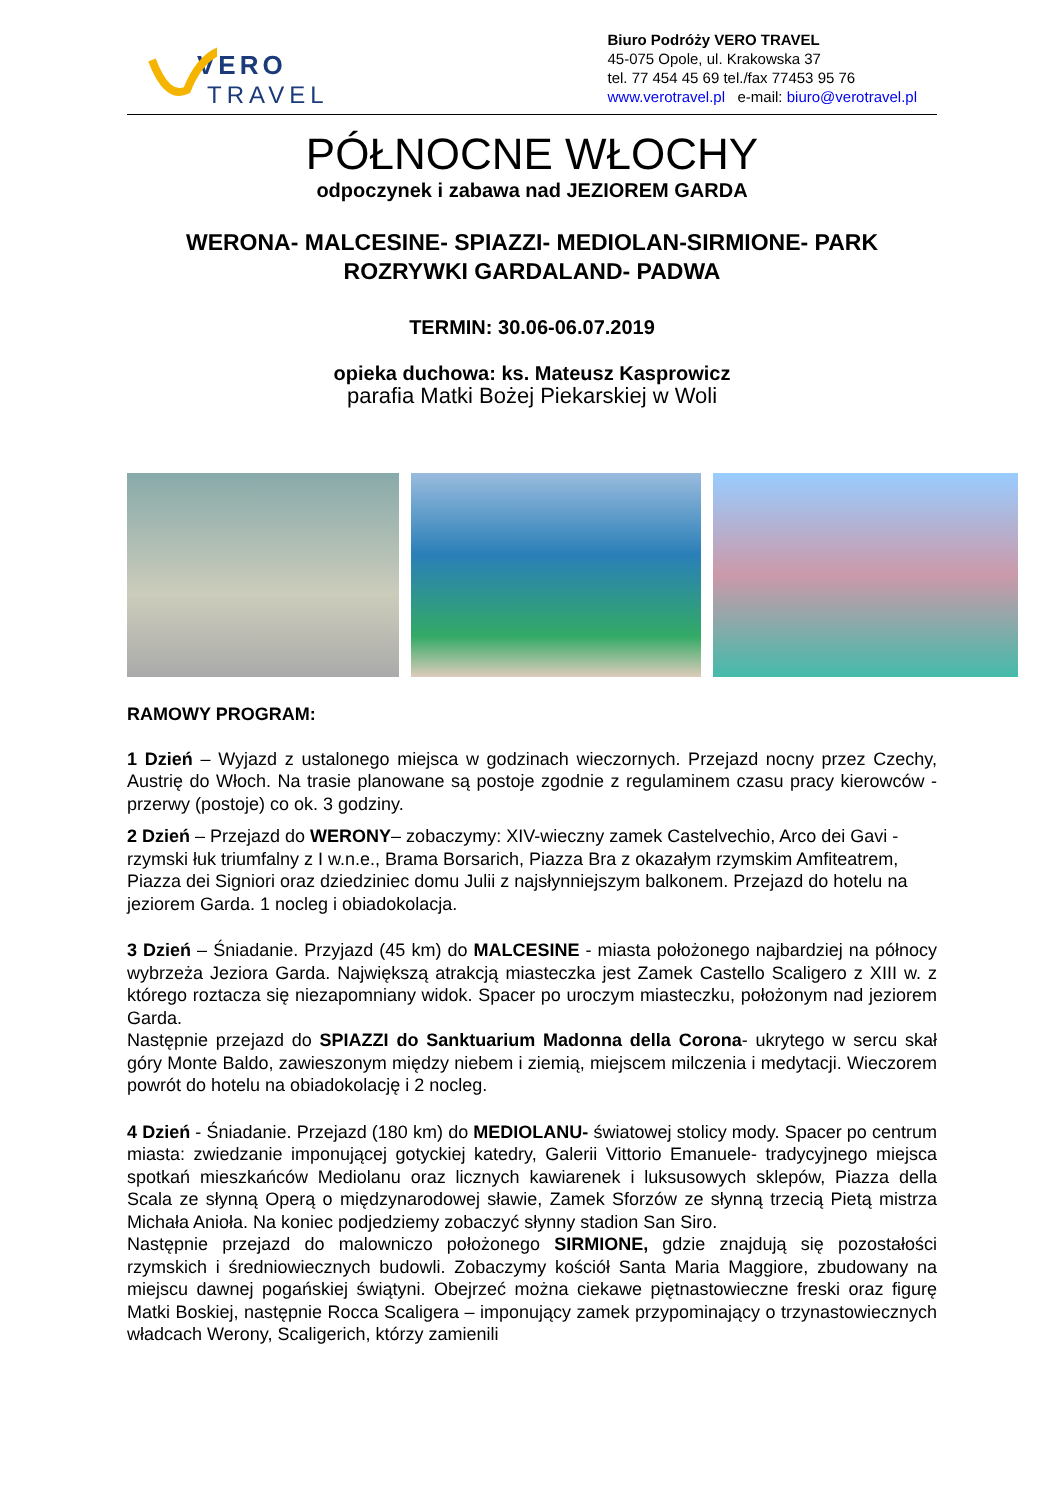VERO
TRAVEL
Biuro Podróży VERO TRAVEL
45-075 Opole, ul. Krakowska 37
tel. 77 454 45 69 tel./fax 77453 95 76
www.verotravel.pl e-mail: biuro@verotravel.pl
PÓŁNOCNE WŁOCHY
odpoczynek i zabawa nad JEZIOREM GARDA
WERONA- MALCESINE- SPIAZZI- MEDIOLAN-SIRMIONE- PARK
ROZRYWKI GARDALAND- PADWA
TERMIN: 30.06-06.07.2019
opieka duchowa: ks. Mateusz Kasprowicz
parafia Matki Bożej Piekarskiej w Woli
RAMOWY PROGRAM:
1 Dzień – Wyjazd z ustalonego miejsca w godzinach wieczornych. Przejazd nocny przez Czechy, Austrię do Włoch. Na trasie planowane są postoje zgodnie z regulaminem czasu pracy kierowców - przerwy (postoje) co ok. 3 godziny.
2 Dzień – Przejazd do WERONY– zobaczymy: XIV-wieczny zamek Castelvechio, Arco dei Gavi - rzymski łuk triumfalny z I w.n.e., Brama Borsarich, Piazza Bra z okazałym rzymskim Amfiteatrem, Piazza dei Signiori oraz dziedziniec domu Julii z najsłynniejszym balkonem. Przejazd do hotelu na jeziorem Garda. 1 nocleg i obiadokolacja.
3 Dzień – Śniadanie. Przyjazd (45 km) do MALCESINE - miasta położonego najbardziej na północy wybrzeża Jeziora Garda. Największą atrakcją miasteczka jest Zamek Castello Scaligero z XIII w. z którego roztacza się niezapomniany widok. Spacer po uroczym miasteczku, położonym nad jeziorem Garda.
Następnie przejazd do SPIAZZI do Sanktuarium Madonna della Corona- ukrytego w sercu skał góry Monte Baldo, zawieszonym między niebem i ziemią, miejscem milczenia i medytacji. Wieczorem powrót do hotelu na obiadokolację i 2 nocleg.
4 Dzień - Śniadanie. Przejazd (180 km) do MEDIOLANU- światowej stolicy mody. Spacer po centrum miasta: zwiedzanie imponującej gotyckiej katedry, Galerii Vittorio Emanuele- tradycyjnego miejsca spotkań mieszkańców Mediolanu oraz licznych kawiarenek i luksusowych sklepów, Piazza della Scala ze słynną Operą o międzynarodowej sławie, Zamek Sforzów ze słynną trzecią Pietą mistrza Michała Anioła. Na koniec podjedziemy zobaczyć słynny stadion San Siro.
Następnie przejazd do malowniczo położonego SIRMIONE, gdzie znajdują się pozostałości rzymskich i średniowiecznych budowli. Zobaczymy kościół Santa Maria Maggiore, zbudowany na miejscu dawnej pogańskiej świątyni. Obejrzeć można ciekawe piętnastowieczne freski oraz figurę Matki Boskiej, następnie Rocca Scaligera – imponujący zamek przypominający o trzynastowiecznych władcach Werony, Scaligerich, którzy zamienili